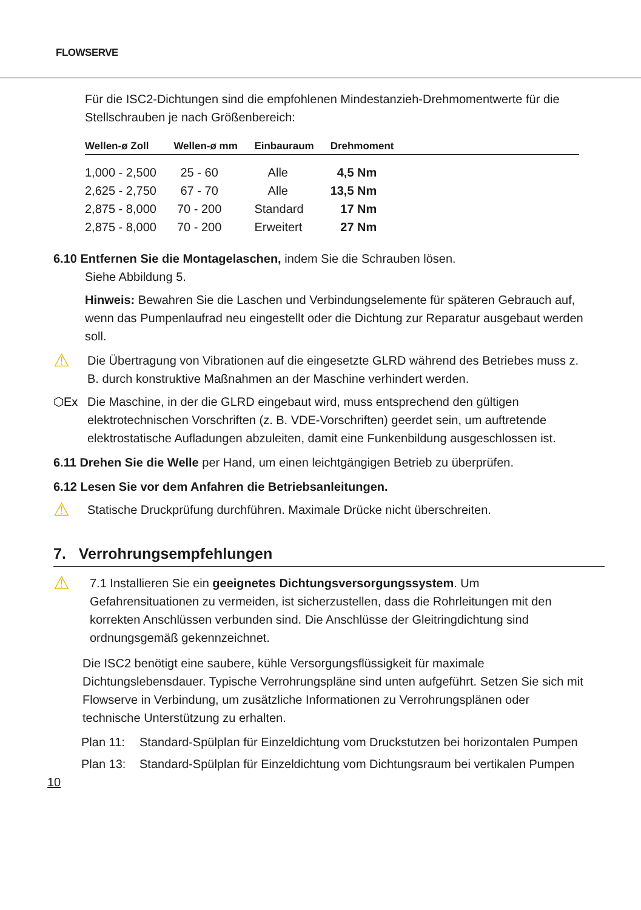FLOWSERVE
Für die ISC2-Dichtungen sind die empfohlenen Mindestanzieh-Drehmomentwerte für die Stellschrauben je nach Größenbereich:
| Wellen-ø Zoll | Wellen-ø mm | Einbauraum | Drehmoment | |
| --- | --- | --- | --- | --- |
| 1,000 - 2,500 | 25 - 60 | Alle | 4,5 Nm | |
| 2,625 - 2,750 | 67 - 70 | Alle | 13,5 Nm | |
| 2,875 - 8,000 | 70 - 200 | Standard | 17 Nm | |
| 2,875 - 8,000 | 70 - 200 | Erweitert | 27 Nm | |
6.10 Entfernen Sie die Montagelaschen, indem Sie die Schrauben lösen.
Siehe Abbildung 5.
Hinweis: Bewahren Sie die Laschen und Verbindungselemente für späteren Gebrauch auf, wenn das Pumpenlaufrad neu eingestellt oder die Dichtung zur Reparatur ausgebaut werden soll.
⚠
Die Übertragung von Vibrationen auf die eingesetzte GLRD während des Betriebes muss z. B. durch konstruktive Maßnahmen an der Maschine verhindert werden.
⬡Ex Die Maschine, in der die GLRD eingebaut wird, muss entsprechend den gültigen elektrotechnischen Vorschriften (z. B. VDE-Vorschriften) geerdet sein, um auftretende elektrostatische Aufladungen abzuleiten, damit eine Funkenbildung ausgeschlossen ist.
6.11 Drehen Sie die Welle per Hand, um einen leichtgängigen Betrieb zu überprüfen.
6.12 Lesen Sie vor dem Anfahren die Betriebsanleitungen.
⚠
Statische Druckprüfung durchführen. Maximale Drücke nicht überschreiten.
7. Verrohrungsempfehlungen
⚠
7.1 Installieren Sie ein geeignetes Dichtungsversorgungssystem. Um Gefahrensituationen zu vermeiden, ist sicherzustellen, dass die Rohrleitungen mit den korrekten Anschlüssen verbunden sind. Die Anschlüsse der Gleitringdichtung sind ordnungsgemäß gekennzeichnet.
Die ISC2 benötigt eine saubere, kühle Versorgungsflüssigkeit für maximale Dichtungslebensdauer. Typische Verrohrungspläne sind unten aufgeführt. Setzen Sie sich mit Flowserve in Verbindung, um zusätzliche Informationen zu Verrohrungsplänen oder technische Unterstützung zu erhalten.
Plan 11: Standard-Spülplan für Einzeldichtung vom Druckstutzen bei horizontalen Pumpen
Plan 13: Standard-Spülplan für Einzeldichtung vom Dichtungsraum bei vertikalen Pumpen
10